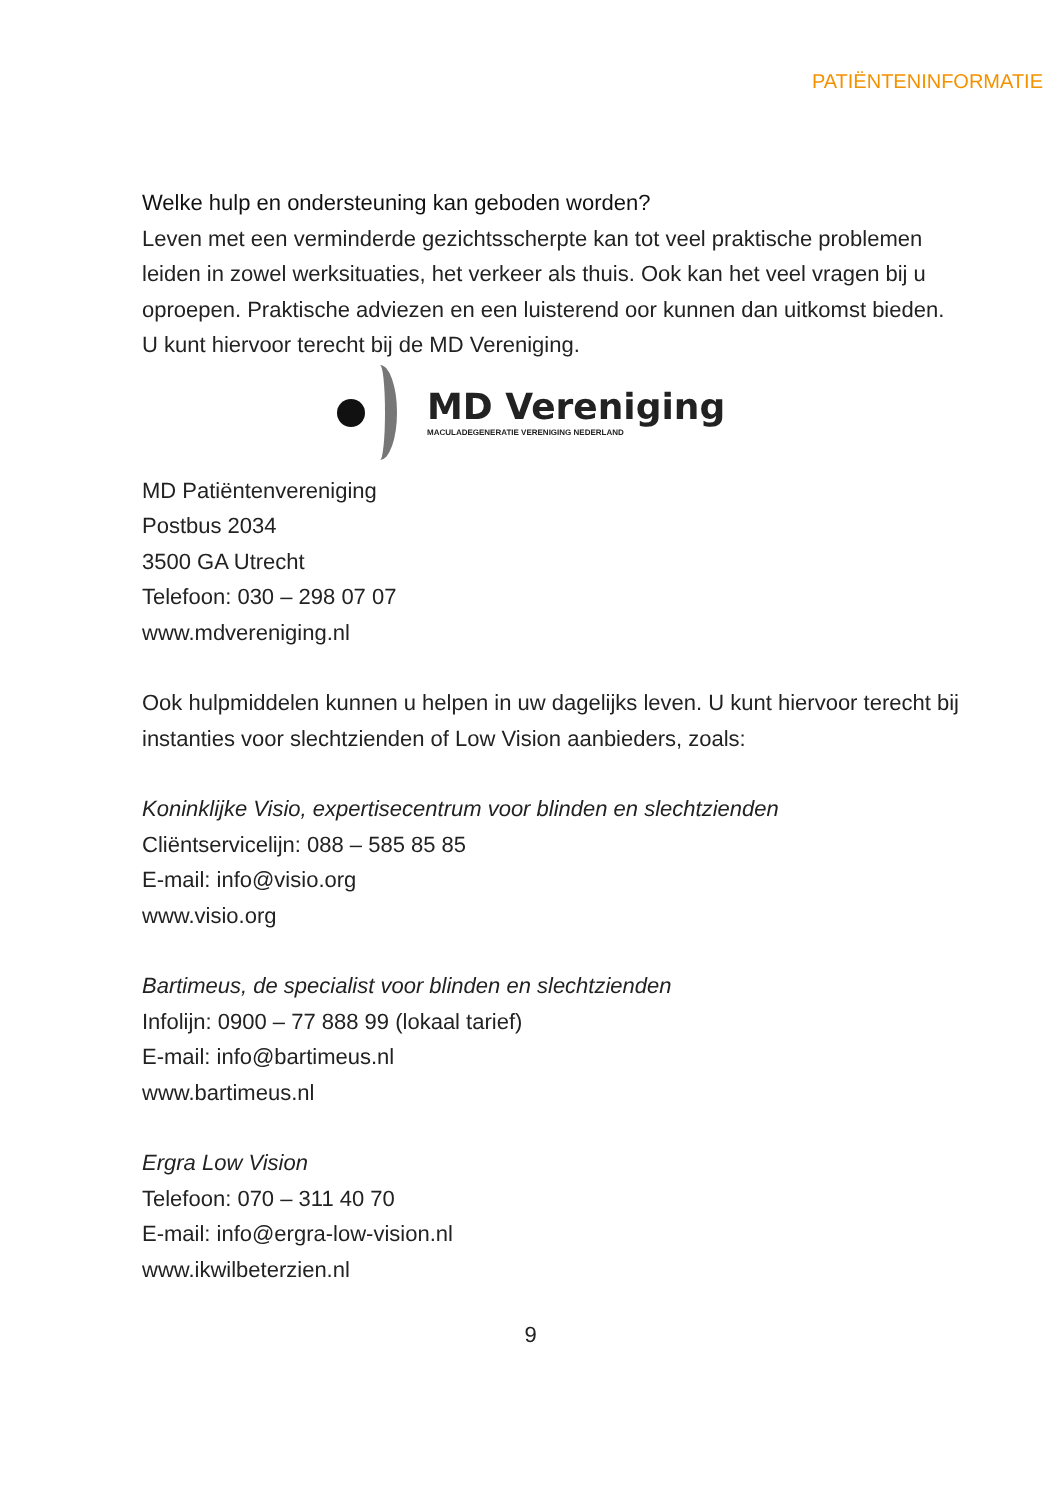PATIËNTENINFORMATIE
Welke hulp en ondersteuning kan geboden worden?
Leven met een verminderde gezichtsscherpte kan tot veel praktische problemen leiden in zowel werksituaties, het verkeer als thuis. Ook kan het veel vragen bij u oproepen. Praktische adviezen en een luisterend oor kunnen dan uitkomst bieden. U kunt hiervoor terecht bij de MD Vereniging.
MD Vereniging
MACULADEGENERATIE VERENIGING NEDERLAND
MD Patiëntenvereniging
Postbus 2034
3500 GA Utrecht
Telefoon: 030 – 298 07 07
www.mdvereniging.nl
Ook hulpmiddelen kunnen u helpen in uw dagelijks leven. U kunt hiervoor terecht bij instanties voor slechtzienden of Low Vision aanbieders, zoals:
Koninklijke Visio, expertisecentrum voor blinden en slechtzienden
Cliëntservicelijn: 088 – 585 85 85
E-mail: info@visio.org
www.visio.org
Bartimeus, de specialist voor blinden en slechtzienden
Infolijn: 0900 – 77 888 99 (lokaal tarief)
E-mail: info@bartimeus.nl
www.bartimeus.nl
Ergra Low Vision
Telefoon: 070 – 311 40 70
E-mail: info@ergra-low-vision.nl
www.ikwilbeterzien.nl
9